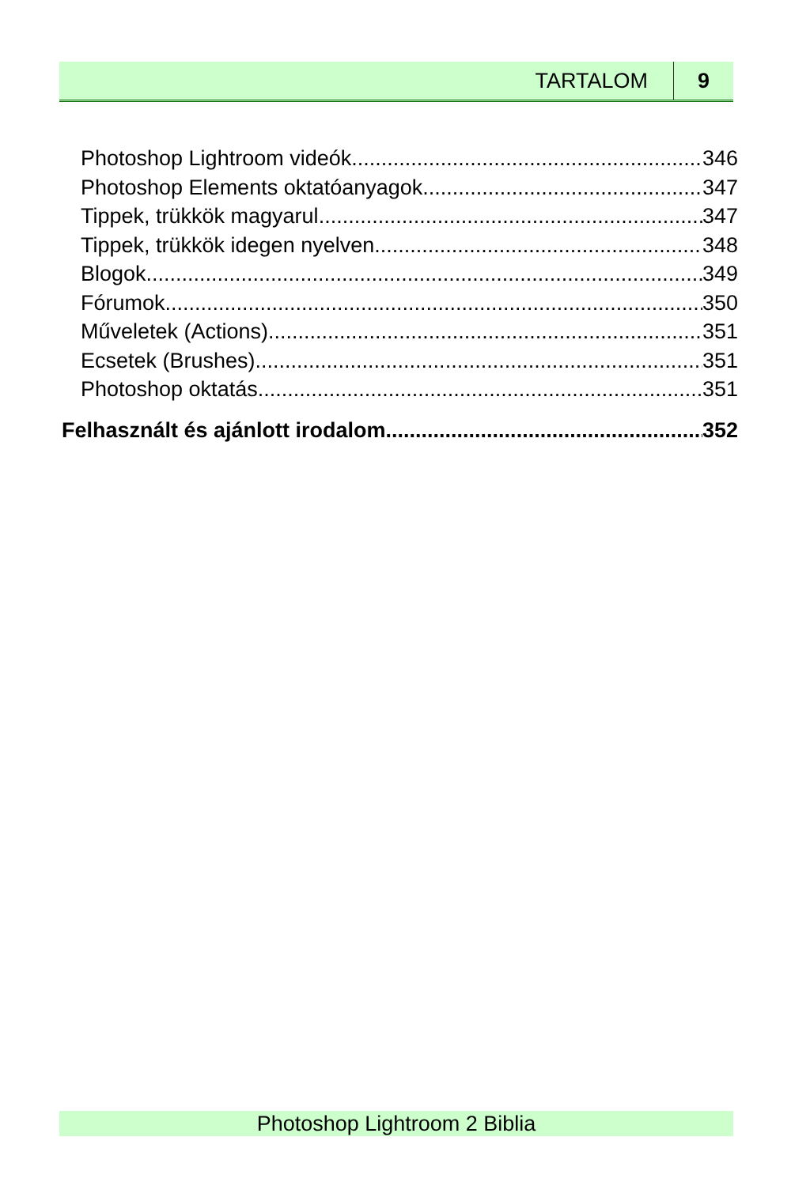TARTALOM 9
Photoshop Lightroom videók 346
Photoshop Elements oktatóanyagok 347
Tippek, trükkök magyarul 347
Tippek, trükkök idegen nyelven 348
Blogok 349
Fórumok 350
Műveletek (Actions) 351
Ecsetek (Brushes) 351
Photoshop oktatás 351
Felhasznált és ajánlott irodalom 352
Photoshop Lightroom 2 Biblia